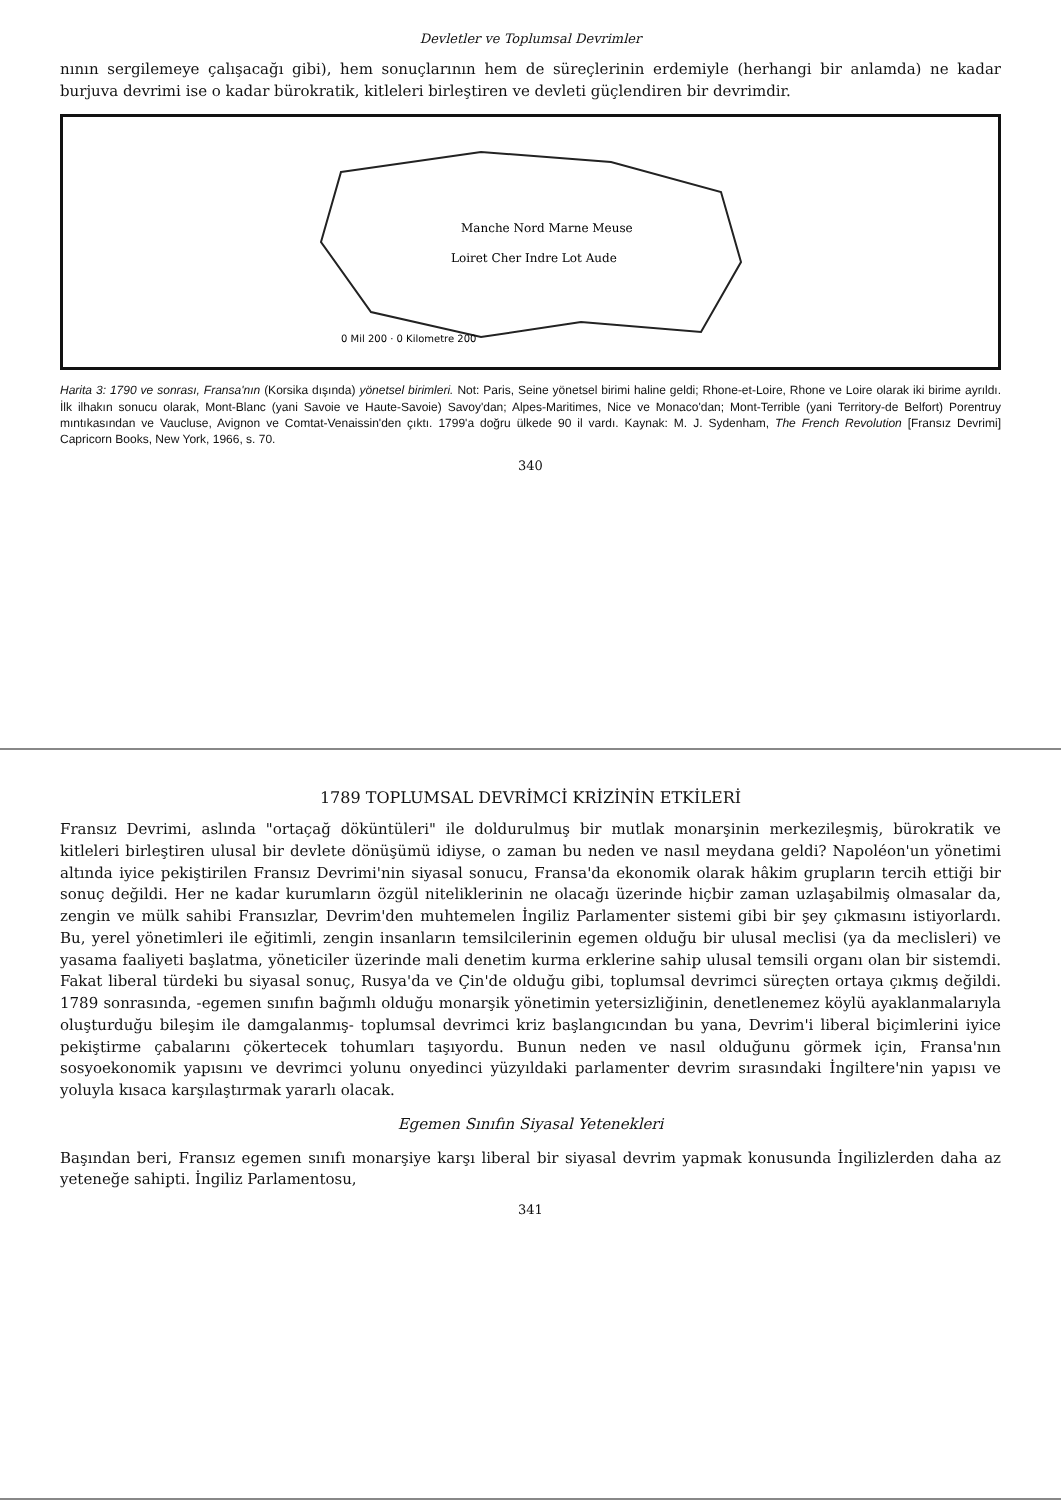Devletler ve Toplumsal Devrimler
nının sergilemeye çalışacağı gibi), hem sonuçlarının hem de süreçlerinin erdemiyle (herhangi bir anlamda) ne kadar burjuva devrimi ise o kadar bürokratik, kitleleri birleştiren ve devleti güçlendiren bir devrimdir.
Manche Nord Marne Meuse
Loiret Cher Indre Lot Aude
0 Mil 200 · 0 Kilometre 200
Harita 3: 1790 ve sonrası, Fransa'nın (Korsika dışında) yönetsel birimleri. Not: Paris, Seine yönetsel birimi haline geldi; Rhone-et-Loire, Rhone ve Loire olarak iki birime ayrıldı. İlk ilhakın sonucu olarak, Mont-Blanc (yani Savoie ve Haute-Savoie) Savoy'dan; Alpes-Maritimes, Nice ve Monaco'dan; Mont-Terrible (yani Territory-de Belfort) Porentruy mıntıkasından ve Vaucluse, Avignon ve Comtat-Venaissin'den çıktı. 1799'a doğru ülkede 90 il vardı. Kaynak: M. J. Sydenham, The French Revolution [Fransız Devrimi] Capricorn Books, New York, 1966, s. 70.
340
1789 TOPLUMSAL DEVRİMCİ KRİZİNİN ETKİLERİ
Fransız Devrimi, aslında "ortaçağ döküntüleri" ile doldurulmuş bir mutlak monarşinin merkezileşmiş, bürokratik ve kitleleri birleştiren ulusal bir devlete dönüşümü idiyse, o zaman bu neden ve nasıl meydana geldi? Napoléon'un yönetimi altında iyice pekiştirilen Fransız Devrimi'nin siyasal sonucu, Fransa'da ekonomik olarak hâkim grupların tercih ettiği bir sonuç değildi. Her ne kadar kurumların özgül niteliklerinin ne olacağı üzerinde hiçbir zaman uzlaşabilmiş olmasalar da, zengin ve mülk sahibi Fransızlar, Devrim'den muhtemelen İngiliz Parlamenter sistemi gibi bir şey çıkmasını istiyorlardı. Bu, yerel yönetimleri ile eğitimli, zengin insanların temsilcilerinin egemen olduğu bir ulusal meclisi (ya da meclisleri) ve yasama faaliyeti başlatma, yöneticiler üzerinde mali denetim kurma erklerine sahip ulusal temsili organı olan bir sistemdi. Fakat liberal türdeki bu siyasal sonuç, Rusya'da ve Çin'de olduğu gibi, toplumsal devrimci süreçten ortaya çıkmış değildi. 1789 sonrasında, -egemen sınıfın bağımlı olduğu monarşik yönetimin yetersizliğinin, denetlenemez köylü ayaklanmalarıyla oluşturduğu bileşim ile damgalanmış- toplumsal devrimci kriz başlangıcından bu yana, Devrim'i liberal biçimlerini iyice pekiştirme çabalarını çökertecek tohumları taşıyordu. Bunun neden ve nasıl olduğunu görmek için, Fransa'nın sosyoekonomik yapısını ve devrimci yolunu onyedinci yüzyıldaki parlamenter devrim sırasındaki İngiltere'nin yapısı ve yoluyla kısaca karşılaştırmak yararlı olacak.
Egemen Sınıfın Siyasal Yetenekleri
Başından beri, Fransız egemen sınıfı monarşiye karşı liberal bir siyasal devrim yapmak konusunda İngilizlerden daha az yeteneğe sahipti. İngiliz Parlamentosu,
341